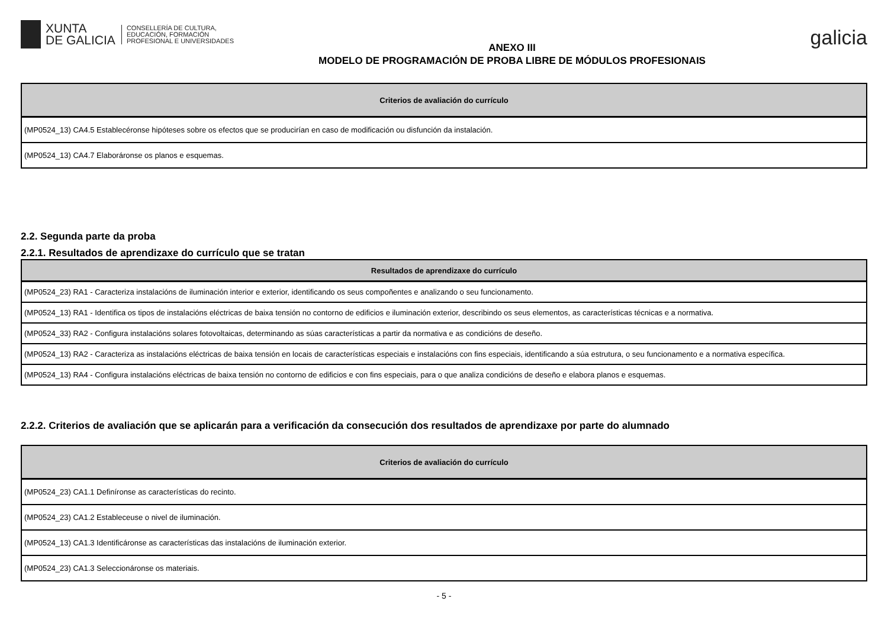XUNTA
DE GALICIA
CONSELLERÍA DE CULTURA,
EDUCACIÓN, FORMACIÓN
PROFESIONAL E UNIVERSIDADES
ANEXO III
MODELO DE PROGRAMACIÓN DE PROBA LIBRE DE MÓDULOS PROFESIONAIS
galicia
| Criterios de avaliación do currículo |
| --- |
| (MP0524_13) CA4.5 Establecéronse hipóteses sobre os efectos que se producirían en caso de modificación ou disfunción da instalación. |
| (MP0524_13) CA4.7 Elaboráronse os planos e esquemas. |
2.2. Segunda parte da proba
2.2.1. Resultados de aprendizaxe do currículo que se tratan
| Resultados de aprendizaxe do currículo |
| --- |
| (MP0524_23) RA1 - Caracteriza instalacións de iluminación interior e exterior, identificando os seus compoñentes e analizando o seu funcionamento. |
| (MP0524_13) RA1 - Identifica os tipos de instalacións eléctricas de baixa tensión no contorno de edificios e iluminación exterior, describindo os seus elementos, as características técnicas e a normativa. |
| (MP0524_33) RA2 - Configura instalacións solares fotovoltaicas, determinando as súas características a partir da normativa e as condicións de deseño. |
| (MP0524_13) RA2 - Caracteriza as instalacións eléctricas de baixa tensión en locais de características especiais e instalacións con fins especiais, identificando a súa estrutura, o seu funcionamento e a normativa específica. |
| (MP0524_13) RA4 - Configura instalacións eléctricas de baixa tensión no contorno de edificios e con fins especiais, para o que analiza condicións de deseño e elabora planos e esquemas. |
2.2.2. Criterios de avaliación que se aplicarán para a verificación da consecución dos resultados de aprendizaxe por parte do alumnado
| Criterios de avaliación do currículo |
| --- |
| (MP0524_23) CA1.1 Definíronse as características do recinto. |
| (MP0524_23) CA1.2 Estableceuse o nivel de iluminación. |
| (MP0524_13) CA1.3 Identificáronse as características das instalacións de iluminación exterior. |
| (MP0524_23) CA1.3 Seleccionáronse os materiais. |
- 5 -